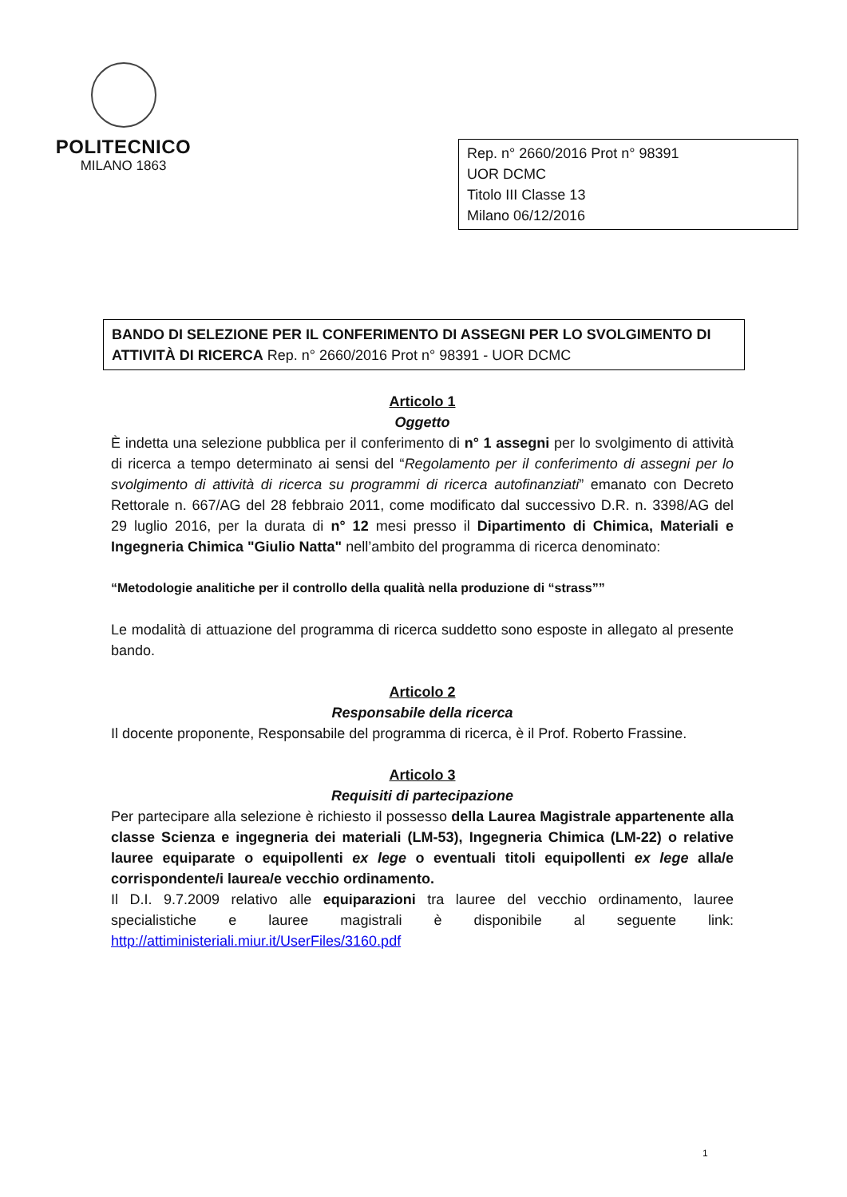POLITECNICO
MILANO 1863
Rep. n° 2660/2016 Prot n° 98391
UOR DCMC
Titolo III Classe 13
Milano 06/12/2016
BANDO DI SELEZIONE PER IL CONFERIMENTO DI ASSEGNI PER LO SVOLGIMENTO DI ATTIVITÀ DI RICERCA Rep. n° 2660/2016 Prot n° 98391 - UOR DCMC
Articolo 1
Oggetto
È indetta una selezione pubblica per il conferimento di n° 1 assegni per lo svolgimento di attività di ricerca a tempo determinato ai sensi del “Regolamento per il conferimento di assegni per lo svolgimento di attività di ricerca su programmi di ricerca autofinanziati” emanato con Decreto Rettorale n. 667/AG del 28 febbraio 2011, come modificato dal successivo D.R. n. 3398/AG del 29 luglio 2016, per la durata di n° 12 mesi presso il Dipartimento di Chimica, Materiali e Ingegneria Chimica "Giulio Natta" nell’ambito del programma di ricerca denominato:
“Metodologie analitiche per il controllo della qualità nella produzione di “strass””
Le modalità di attuazione del programma di ricerca suddetto sono esposte in allegato al presente bando.
Articolo 2
Responsabile della ricerca
Il docente proponente, Responsabile del programma di ricerca, è il Prof. Roberto Frassine.
Articolo 3
Requisiti di partecipazione
Per partecipare alla selezione è richiesto il possesso della Laurea Magistrale appartenente alla classe Scienza e ingegneria dei materiali (LM-53), Ingegneria Chimica (LM-22) o relative lauree equiparate o equipollenti ex lege o eventuali titoli equipollenti ex lege alla/e corrispondente/i laurea/e vecchio ordinamento.
Il D.I. 9.7.2009 relativo alle equiparazioni tra lauree del vecchio ordinamento, lauree specialistiche e lauree magistrali è disponibile al seguente link: http://attiministeriali.miur.it/UserFiles/3160.pdf
1